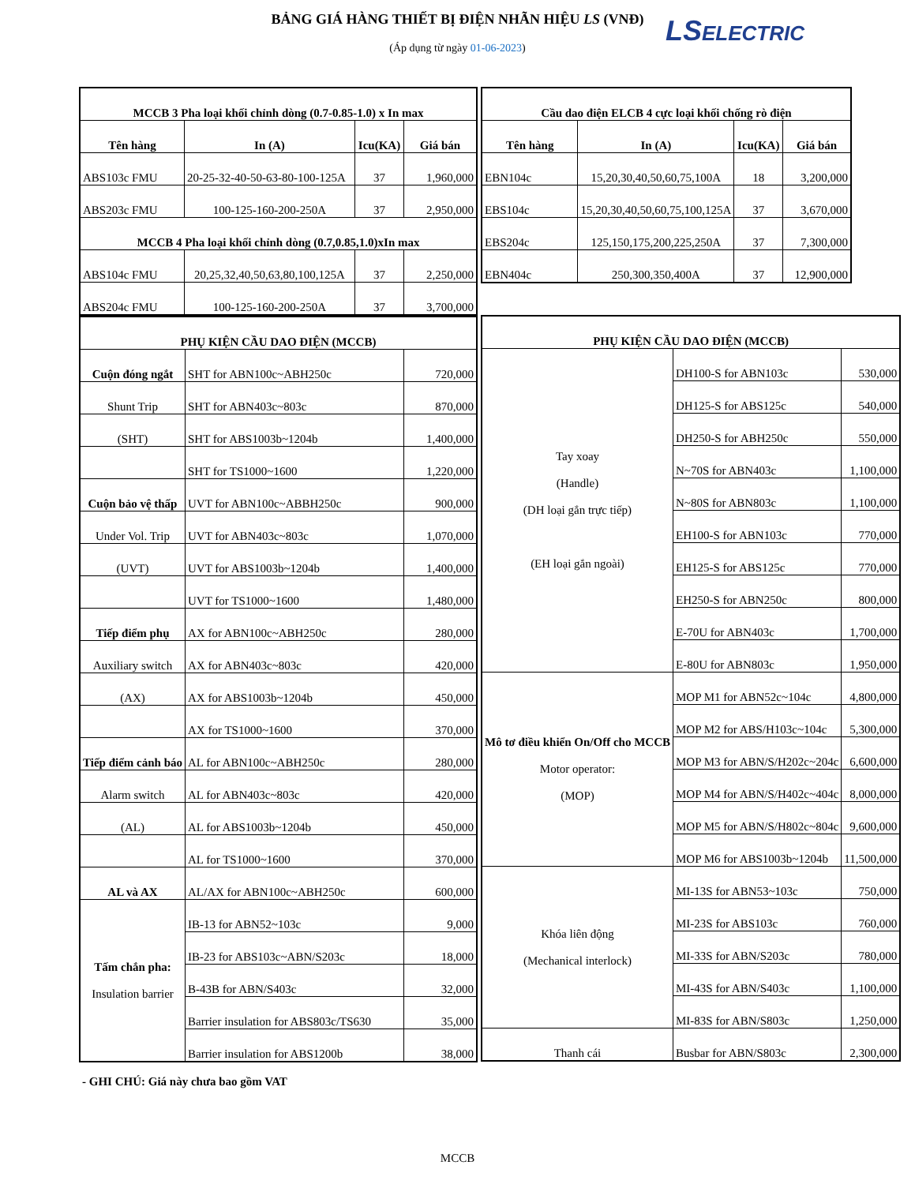BẢNG GIÁ HÀNG THIẾT BỊ ĐIỆN NHÃN HIỆU LS (VNĐ)
(Áp dụng từ ngày 01-06-2023)
LSELECTRIC
| MCCB 3 Pha loại khối chỉnh dòng (0.7-0.85-1.0) x In max | | | |
| --- | --- | --- | --- |
| Tên hàng | In (A) | Icu(KA) | Giá bán |
| ABS103c FMU | 20-25-32-40-50-63-80-100-125A | 37 | 1,960,000 |
| ABS203c FMU | 100-125-160-200-250A | 37 | 2,950,000 |
| MCCB 4 Pha loại khối chỉnh dòng (0.7,0.85,1.0)xIn max | | | |
| ABS104c FMU | 20,25,32,40,50,63,80,100,125A | 37 | 2,250,000 |
| ABS204c FMU | 100-125-160-200-250A | 37 | 3,700,000 |
| PHỤ KIỆN CẦU DAO ĐIỆN (MCCB) | | |
| --- | --- | --- |
| Cuộn đóng ngắt | SHT for ABN100c~ABH250c | 720,000 |
| Shunt Trip | SHT for ABN403c~803c | 870,000 |
| (SHT) | SHT for ABS1003b~1204b | 1,400,000 |
| | SHT for TS1000~1600 | 1,220,000 |
| Cuộn bảo vệ thấp | UVT for ABN100c~ABBH250c | 900,000 |
| Under Vol. Trip | UVT for ABN403c~803c | 1,070,000 |
| (UVT) | UVT for ABS1003b~1204b | 1,400,000 |
| | UVT for TS1000~1600 | 1,480,000 |
| Tiếp điểm phụ | AX for ABN100c~ABH250c | 280,000 |
| Auxiliary switch | AX for ABN403c~803c | 420,000 |
| (AX) | AX for ABS1003b~1204b | 450,000 |
| | AX for TS1000~1600 | 370,000 |
| Tiếp điểm cảnh báo | AL for ABN100c~ABH250c | 280,000 |
| Alarm switch | AL for ABN403c~803c | 420,000 |
| (AL) | AL for ABS1003b~1204b | 450,000 |
| | AL for TS1000~1600 | 370,000 |
| AL và AX | AL/AX for ABN100c~ABH250c | 600,000 |
| Tấm chắn pha: Insulation barrier | IB-13 for ABN52~103c | 9,000 |
| | IB-23 for ABS103c~ABN/S203c | 18,000 |
| | B-43B for ABN/S403c | 32,000 |
| | Barrier insulation for ABS803c/TS630 | 35,000 |
| | Barrier insulation for ABS1200b | 38,000 |
| Cầu dao điện ELCB 4 cực loại khối chống rò điện | | | |
| --- | --- | --- | --- |
| Tên hàng | In (A) | Icu(KA) | Giá bán |
| EBN104c | 15,20,30,40,50,60,75,100A | 18 | 3,200,000 |
| EBS104c | 15,20,30,40,50,60,75,100,125A | 37 | 3,670,000 |
| EBS204c | 125,150,175,200,225,250A | 37 | 7,300,000 |
| EBN404c | 250,300,350,400A | 37 | 12,900,000 |
| PHỤ KIỆN CẦU DAO ĐIỆN (MCCB) | | |
| --- | --- | --- |
| Tay xoay (Handle) (DH loại gắn trực tiếp) (EH loại gắn ngoài) | DH100-S for ABN103c | 530,000 |
| | DH125-S for ABS125c | 540,000 |
| | DH250-S for ABH250c | 550,000 |
| | N~70S for ABN403c | 1,100,000 |
| | N~80S for ABN803c | 1,100,000 |
| | EH100-S for ABN103c | 770,000 |
| | EH125-S for ABS125c | 770,000 |
| | EH250-S for ABN250c | 800,000 |
| | E-70U for ABN403c | 1,700,000 |
| | E-80U for ABN803c | 1,950,000 |
| Mô tơ điều khiển On/Off cho MCCB Motor operator: (MOP) | MOP M1 for ABN52c~104c | 4,800,000 |
| | MOP M2 for ABS/H103c~104c | 5,300,000 |
| | MOP M3 for ABN/S/H202c~204c | 6,600,000 |
| | MOP M4 for ABN/S/H402c~404c | 8,000,000 |
| | MOP M5 for ABN/S/H802c~804c | 9,600,000 |
| | MOP M6 for ABS1003b~1204b | 11,500,000 |
| Khóa liên động (Mechanical interlock) | MI-13S for ABN53~103c | 750,000 |
| | MI-23S for ABS103c | 760,000 |
| | MI-33S for ABN/S203c | 780,000 |
| | MI-43S for ABN/S403c | 1,100,000 |
| | MI-83S for ABN/S803c | 1,250,000 |
| Thanh cái | Busbar for ABN/S803c | 2,300,000 |
- GHI CHÚ: Giá này chưa bao gồm VAT
MCCB